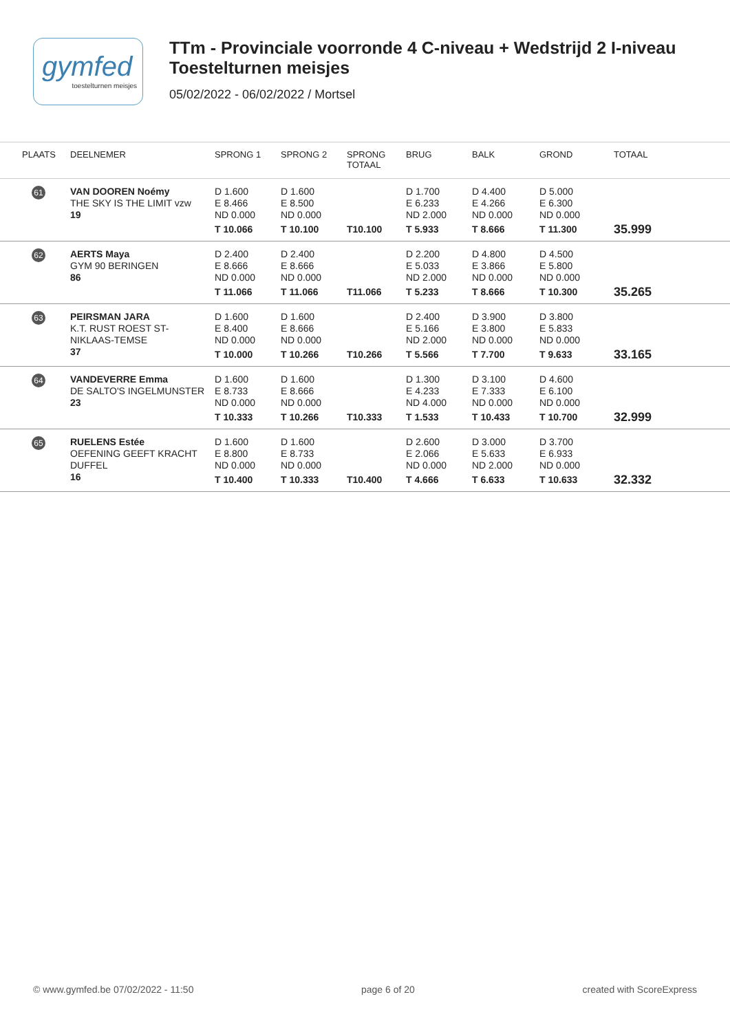gymfed
toestelturnen meisjes
TTm - Provinciale voorronde 4 C-niveau + Wedstrijd 2 I-niveau
Toestelturnen meisjes
05/02/2022 - 06/02/2022 / Mortsel
| PLAATS | DEELNEMER | SPRONG 1 | SPRONG 2 | SPRONG TOTAAL | BRUG | BALK | GROND | TOTAAL |
| --- | --- | --- | --- | --- | --- | --- | --- | --- |
| 61 | VAN DOOREN Noémy THE SKY IS THE LIMIT vzw 19 | D 1.600 E 8.466 ND 0.000 T 10.066 | D 1.600 E 8.500 ND 0.000 T 10.100 | T10.100 | D 1.700 E 6.233 ND 2.000 T 5.933 | D 4.400 E 4.266 ND 0.000 T 8.666 | D 5.000 E 6.300 ND 0.000 T 11.300 | 35.999 |
| 62 | AERTS Maya GYM 90 BERINGEN 86 | D 2.400 E 8.666 ND 0.000 T 11.066 | D 2.400 E 8.666 ND 0.000 T 11.066 | T11.066 | D 2.200 E 5.033 ND 2.000 T 5.233 | D 4.800 E 3.866 ND 0.000 T 8.666 | D 4.500 E 5.800 ND 0.000 T 10.300 | 35.265 |
| 63 | PEIRSMAN JARA K.T. RUST ROEST ST- NIKLAAS-TEMSE 37 | D 1.600 E 8.400 ND 0.000 T 10.000 | D 1.600 E 8.666 ND 0.000 T 10.266 | T10.266 | D 2.400 E 5.166 ND 2.000 T 5.566 | D 3.900 E 3.800 ND 0.000 T 7.700 | D 3.800 E 5.833 ND 0.000 T 9.633 | 33.165 |
| 64 | VANDEVERRE Emma DE SALTO'S INGELMUNSTER 23 | D 1.600 E 8.733 ND 0.000 T 10.333 | D 1.600 E 8.666 ND 0.000 T 10.266 | T10.333 | D 1.300 E 4.233 ND 4.000 T 1.533 | D 3.100 E 7.333 ND 0.000 T 10.433 | D 4.600 E 6.100 ND 0.000 T 10.700 | 32.999 |
| 65 | RUELENS Estée OEFENING GEEFT KRACHT DUFFEL 16 | D 1.600 E 8.800 ND 0.000 T 10.400 | D 1.600 E 8.733 ND 0.000 T 10.333 | T10.400 | D 2.600 E 2.066 ND 0.000 T 4.666 | D 3.000 E 5.633 ND 2.000 T 6.633 | D 3.700 E 6.933 ND 0.000 T 10.633 | 32.332 |
© www.gymfed.be 07/02/2022 - 11:50 page 6 of 20 created with ScoreExpress